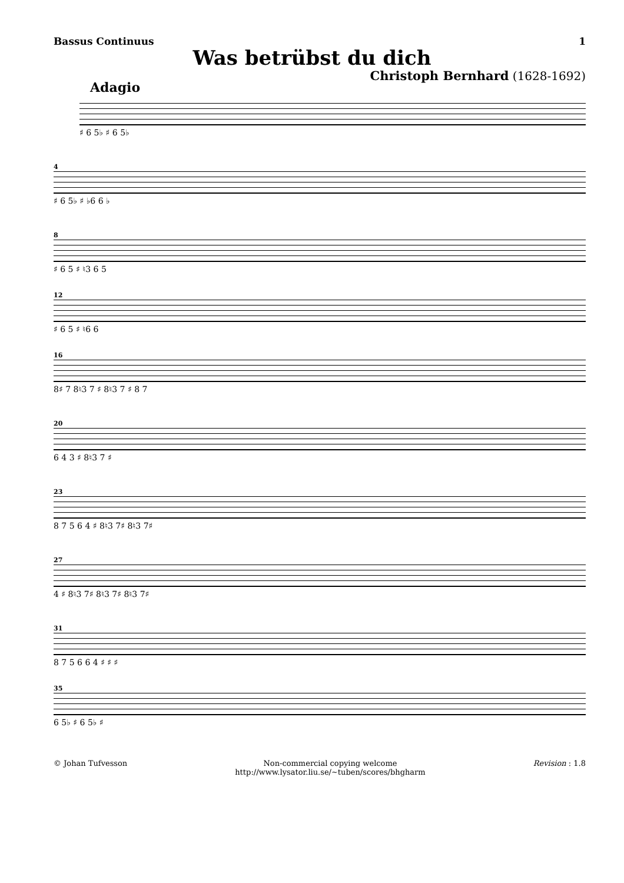Bassus Continuus 1
Was betrübst du dich
Christoph Bernhard (1628-1692)
Adagio
♯ 6 5♭ ♯ 6 5♭
4
♯ 6 5♭ ♯ ♭6 6 ♭
8
♯ 6 5 ♯ ♮3 6 5
12
♯ 6 5 ♯ ♮6 6
16
8♯ 7 8♮3 7 ♯ 8♮3 7 ♯ 8 7
20
6 4 3 ♯ 8♮3 7 ♯
23
8 7 5 6 4 ♯ 8♮3 7♯ 8♮3 7♯
27
4 ♯ 8♮3 7♯ 8♮3 7♯ 8♮3 7♯
31
8 7 5 6 6 4 ♯ ♯ ♯
35
6 5♭ ♯ 6 5♭ ♯
© Johan Tufvesson Non-commercial copying welcome
http://www.lysator.liu.se/∼tuben/scores/bhgharm Revision : 1.8